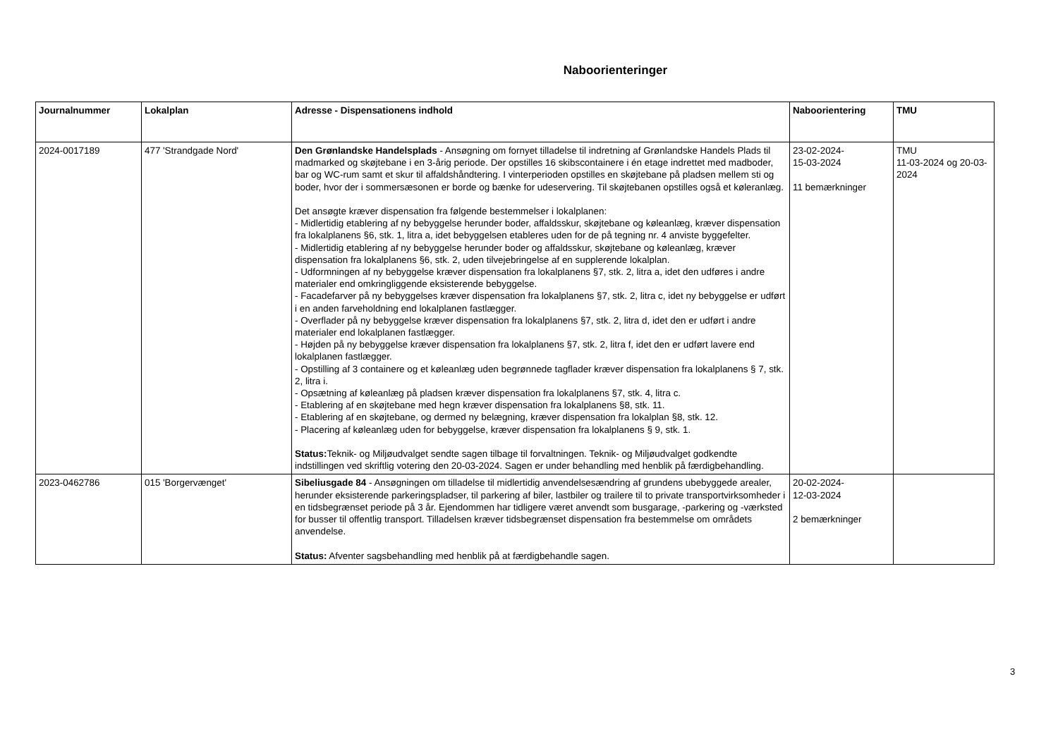Naboorienteringer
| Journalnummer | Lokalplan | Adresse - Dispensationens indhold | Naboorientering | TMU |
| --- | --- | --- | --- | --- |
| 2024-0017189 | 477 'Strandgade Nord' | Den Grønlandske Handelsplads - Ansøgning om fornyet tilladelse til indretning af Grønlandske Handels Plads til madmarked og skøjtebane i en 3-årig periode. Der opstilles 16 skibscontainere i én etage indrettet med madboder, bar og WC-rum samt et skur til affaldshåndtering. I vinterperioden opstilles en skøjtebane på pladsen mellem sti og boder, hvor der i sommersæsonen er borde og bænke for udeservering. Til skøjtebanen opstilles også et køleranlæg. Det ansøgte kræver dispensation fra følgende bestemmelser i lokalplanen: - Midlertidig etablering af ny bebyggelse herunder boder, affaldsskur, skøjtebane og køleanlæg, kræver dispensation fra lokalplanens §6, stk. 1, litra a, idet bebyggelsen etableres uden for de på tegning nr. 4 anviste byggefelter. - Midlertidig etablering af ny bebyggelse herunder boder og affaldsskur, skøjtebane og køleanlæg, kræver dispensation fra lokalplanens §6, stk. 2, uden tilvejebringelse af en supplerende lokalplan. - Udformningen af ny bebyggelse kræver dispensation fra lokalplanens §7, stk. 2, litra a, idet den udføres i andre materialer end omkringliggende eksisterende bebyggelse. - Facadefarver på ny bebyggelses kræver dispensation fra lokalplanens §7, stk. 2, litra c, idet ny bebyggelse er udført i en anden farveholdning end lokalplanen fastlægger. - Overflader på ny bebyggelse kræver dispensation fra lokalplanens §7, stk. 2, litra d, idet den er udført i andre materialer end lokalplanen fastlægger. - Højden på ny bebyggelse kræver dispensation fra lokalplanens §7, stk. 2, litra f, idet den er udført lavere end lokalplanen fastlægger. - Opstilling af 3 containere og et køleanlæg uden begrønnede tagflader kræver dispensation fra lokalplanens § 7, stk. 2, litra i. - Opsætning af køleanlæg på pladsen kræver dispensation fra lokalplanens §7, stk. 4, litra c. - Etablering af en skøjtebane med hegn kræver dispensation fra lokalplanens §8, stk. 11. - Etablering af en skøjtebane, og dermed ny belægning, kræver dispensation fra lokalplan §8, stk. 12. - Placering af køleanlæg uden for bebyggelse, kræver dispensation fra lokalplanens § 9, stk. 1. Status: Teknik- og Miljøudvalget sendte sagen tilbage til forvaltningen. Teknik- og Miljøudvalget godkendte indstillingen ved skriftlig votering den 20-03-2024. Sagen er under behandling med henblik på færdigbehandling. | 23-02-2024- 15-03-2024 11 bemærkninger | TMU 11-03-2024 og 20-03-2024 |
| 2023-0462786 | 015 'Borgervænget' | Sibeliusgade 84 - Ansøgningen om tilladelse til midlertidig anvendelsesændring af grundens ubebyggede arealer, herunder eksisterende parkeringspladser, til parkering af biler, lastbiler og trailere til to private transportvirksomheder i en tidsbegrænset periode på 3 år. Ejendommen har tidligere været anvendt som busgarage, -parkering og -værksted for busser til offentlig transport. Tilladelsen kræver tidsbegrænset dispensation fra bestemmelse om områdets anvendelse. Status: Afventer sagsbehandling med henblik på at færdigbehandle sagen. | 20-02-2024- 12-03-2024 2 bemærkninger | |
3